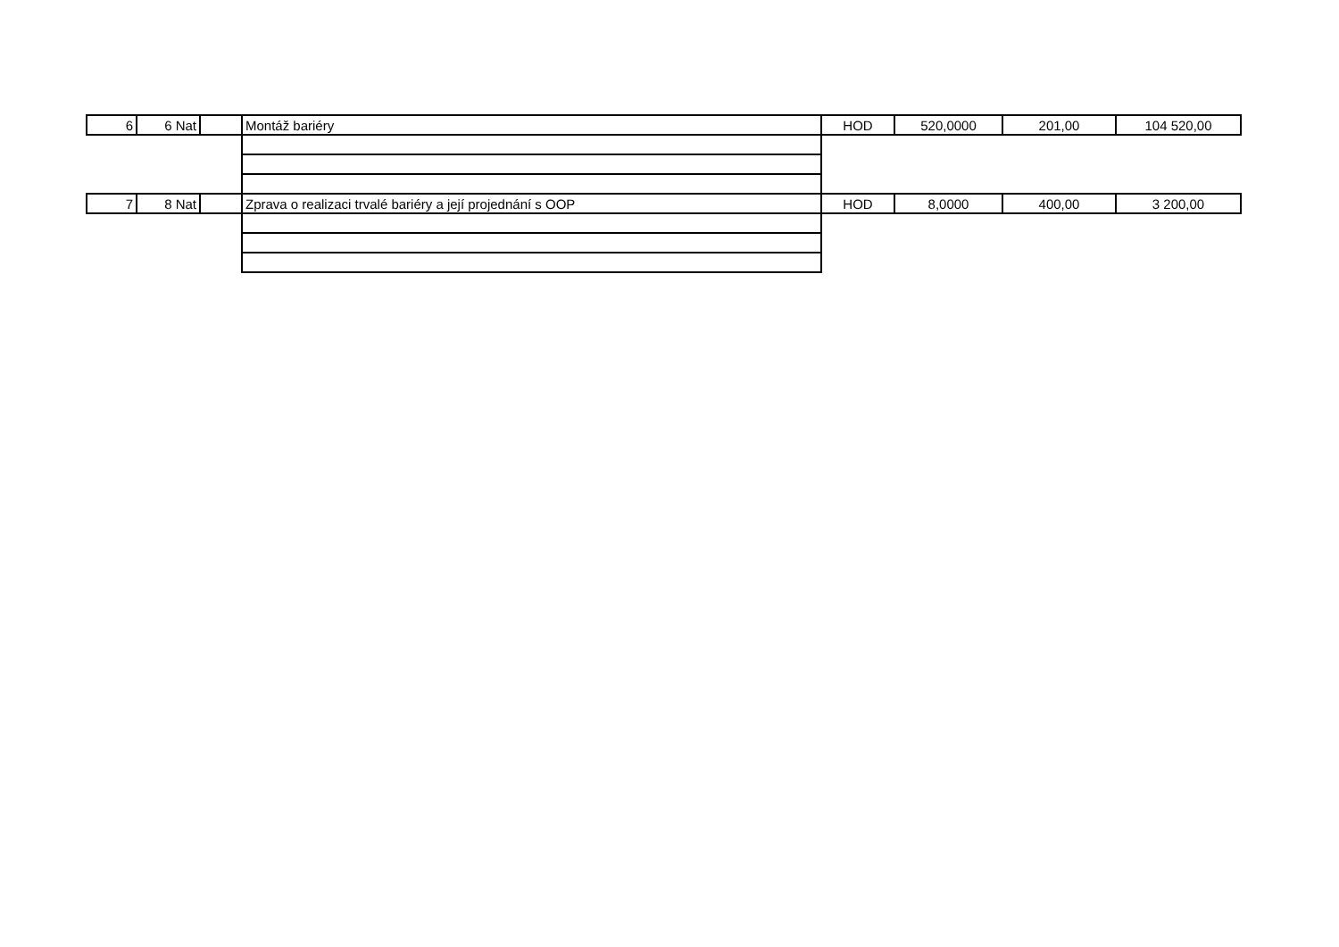| 6 | 6 Nat | | Montáž bariéry | HOD | 520,0000 | 201,00 | 104 520,00 |
| 7 | 8 Nat | | Zprava o realizaci trvalé bariéry a její projednání s OOP | HOD | 8,0000 | 400,00 | 3 200,00 |